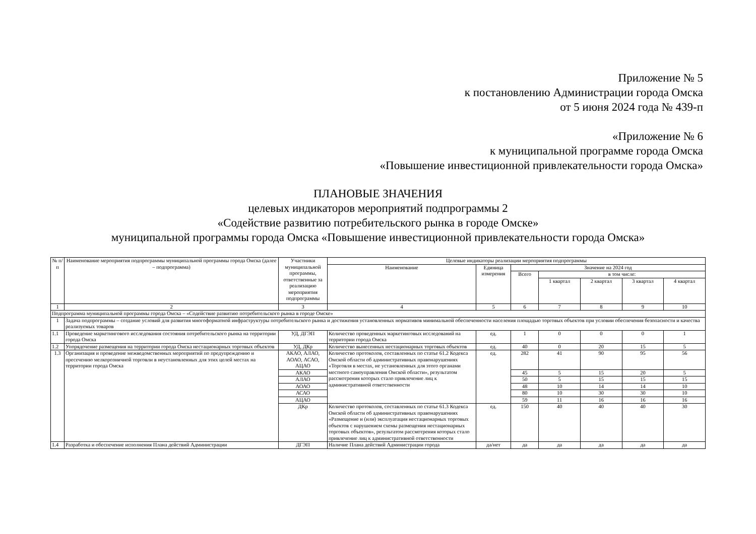Приложение № 5
к постановлению Администрации города Омска
от 5 июня 2024 года № 439-п
«Приложение № 6
к муниципальной программе города Омска
«Повышение инвестиционной привлекательности города Омска»
ПЛАНОВЫЕ ЗНАЧЕНИЯ
целевых индикаторов мероприятий подпрограммы 2
«Содействие развитию потребительского рынка в городе Омске»
муниципальной программы города Омска «Повышение инвестиционной привлекательности города Омска»
| № п/п | Наименование мероприятия подпрограммы муниципальной программы города Омска (далее – подпрограмма) | Участники муниципальной программы, ответственные за реализацию мероприятия подпрограммы | Целевые индикаторы реализации мероприятия подпрограммы | | | | | | |
| --- | --- | --- | --- | --- | --- | --- | --- | --- | --- |
| | | | Наименование | Единица измерения | Значение на 2024 год | | | | |
| | | | | | Всего | в том числе: | | | |
| | | | | | | 1 квартал | 2 квартал | 3 квартал | 4 квартал |
| 1 | 2 | 3 | 4 | 5 | 6 | 7 | 8 | 9 | 10 |
| Подпрограмма муниципальной программы города Омска – «Содействие развитию потребительского рынка в городе Омске» | | | | | | | | | |
| 1 | Задача подпрограммы – создание условий для развития многоформатной инфраструктуры потребительского рынка и достижения установленных нормативов минимальной обеспеченности населения площадью торговых объектов при условии обеспечения безопасности и качества реализуемых товаров | | | | | | | | |
| 1.1 | Проведение маркетингового исследования состояния потребительского рынка на территории города Омска | УД, ДГЭП | Количество проведенных маркетинговых исследований на территории города Омска | ед. | 1 | 0 | 0 | 0 | 1 |
| 1.2 | Упорядочение размещения на территории города Омска нестационарных торговых объектов | УД, ДКр | Количество вынесенных нестационарных торговых объектов | ед. | 40 | 0 | 20 | 15 | 5 |
| 1.3 | Организация и проведение межведомственных мероприятий по предупреждению и пресечению мелкорозничной торговли в неустановленных для этих целей местах на территории города Омска | АКАО, АЛАО, АОАО, АСАО, АЦАО | Количество протоколов, составленных по статье 61.2 Кодекса Омской области об административных правонарушениях «Торговля в местах, не установленных для этого органами местного самоуправления Омской области», результатом рассмотрения которых стало привлечение лиц к административной ответственности | ед. | 282 | 41 | 90 | 95 | 56 |
| | | АКАО | | | 45 | 5 | 15 | 20 | 5 |
| | | АЛАО | | | 50 | 5 | 15 | 15 | 15 |
| | | АОАО | | | 48 | 10 | 14 | 14 | 10 |
| | | АСАО | | | 80 | 10 | 30 | 30 | 10 |
| | | АЦАО | | | 59 | 11 | 16 | 16 | 16 |
| | | ДКр | Количество протоколов, составленных по статье 61.3 Кодекса Омской области об административных правонарушениях «Размещение и (или) эксплуатация нестационарных торговых объектов с нарушением схемы размещения нестационарных торговых объектов», результатом рассмотрения которых стало привлечение лиц к административной ответственности | ед. | 150 | 40 | 40 | 40 | 30 |
| 1.4 | Разработка и обеспечение исполнения Плана действий Администрации | ДГЭП | Наличие Плана действий Администрации города | да/нет | да | да | да | да | да |